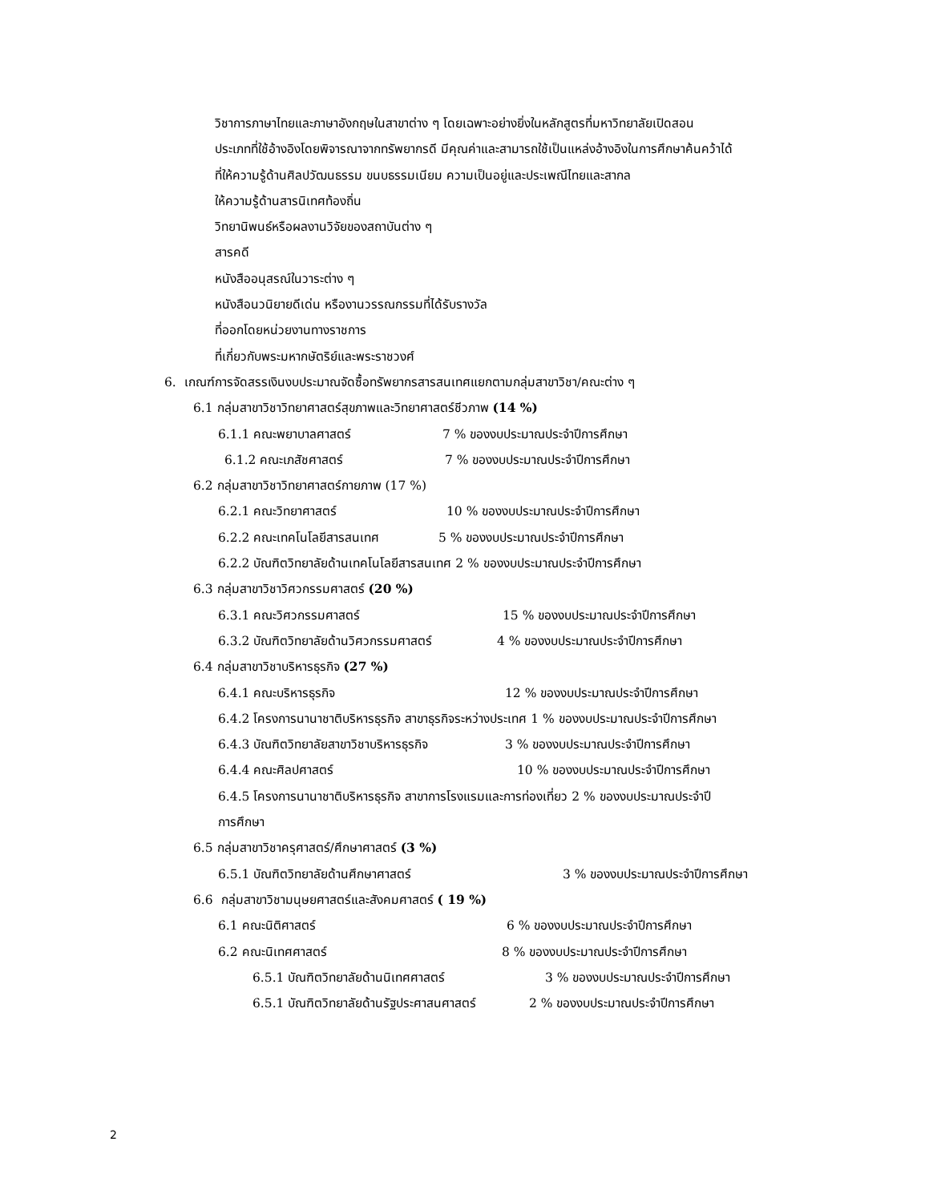วิชาการภาษาไทยและภาษาอังกฤษในสาขาต่าง ๆ โดยเฉพาะอย่างยิ่งในหลักสูตรที่มหาวิทยาลัยเปิดสอน
ประเภทที่ใช้อ้างอิงโดยพิจารณาจากทรัพยากรดี มีคุณค่าและสามารถใช้เป็นแหล่งอ้างอิงในการศึกษาค้นคว้าได้
ที่ให้ความรู้ด้านศิลปวัฒนธรรม ขนบธรรมเนียม ความเป็นอยู่และประเพณีไทยและสากล
ให้ความรู้ด้านสารนิเทศท้องถิ่น
วิทยานิพนธ์หรือผลงานวิจัยของสถาบันต่าง ๆ
สารคดี
หนังสืออนุสรณ์ในวาระต่าง ๆ
หนังสือนวนิยายดีเด่น หรืองานวรรณกรรมที่ได้รับรางวัล
ที่ออกโดยหน่วยงานทางราชการ
ที่เกี่ยวกับพระมหากษัตริย์และพระราชวงศ์
6. เกณฑ์การจัดสรรเงินงบประมาณจัดซื้อทรัพยากรสารสนเทศแยกตามกลุ่มสาขาวิชา/คณะต่าง ๆ
6.1 กลุ่มสาขาวิชาวิทยาศาสตร์สุขภาพและวิทยาศาสตร์ชีวภาพ (14 %)
6.1.1 คณะพยาบาลศาสตร์ 7 % ของงบประมาณประจำปีการศึกษา
6.1.2 คณะเภสัชศาสตร์ 7 % ของงบประมาณประจำปีการศึกษา
6.2 กลุ่มสาขาวิชาวิทยาศาสตร์กายภาพ (17 %)
6.2.1 คณะวิทยาศาสตร์ 10 % ของงบประมาณประจำปีการศึกษา
6.2.2 คณะเทคโนโลยีสารสนเทศ 5 % ของงบประมาณประจำปีการศึกษา
6.2.2 บัณฑิตวิทยาลัยด้านเทคโนโลยีสารสนเทศ 2 % ของงบประมาณประจำปีการศึกษา
6.3 กลุ่มสาขาวิชาวิศวกรรมศาสตร์ (20 %)
6.3.1 คณะวิศวกรรมศาสตร์ 15 % ของงบประมาณประจำปีการศึกษา
6.3.2 บัณฑิตวิทยาลัยด้านวิศวกรรมศาสตร์ 4 % ของงบประมาณประจำปีการศึกษา
6.4 กลุ่มสาขาวิชาบริหารธุรกิจ (27 %)
6.4.1 คณะบริหารธุรกิจ 12 % ของงบประมาณประจำปีการศึกษา
6.4.2 โครงการนานาชาติบริหารธุรกิจ สาขาธุรกิจระหว่างประเทศ 1 % ของงบประมาณประจำปีการศึกษา
6.4.3 บัณฑิตวิทยาลัยสาขาวิชาบริหารธุรกิจ 3 % ของงบประมาณประจำปีการศึกษา
6.4.4 คณะศิลปศาสตร์ 10 % ของงบประมาณประจำปีการศึกษา
6.4.5 โครงการนานาชาติบริหารธุรกิจ สาขาการโรงแรมและการท่องเที่ยว 2 % ของงบประมาณประจำปี
การศึกษา
6.5 กลุ่มสาขาวิชาครุศาสตร์/ศึกษาศาสตร์ (3 %)
6.5.1 บัณฑิตวิทยาลัยด้านศึกษาศาสตร์ 3 % ของงบประมาณประจำปีการศึกษา
6.6 กลุ่มสาขาวิชามนุษยศาสตร์และสังคมศาสตร์ ( 19 %)
6.1 คณะนิติศาสตร์ 6 % ของงบประมาณประจำปีการศึกษา
6.2 คณะนิเทศศาสตร์ 8 % ของงบประมาณประจำปีการศึกษา
6.5.1 บัณฑิตวิทยาลัยด้านนิเทศศาสตร์ 3 % ของงบประมาณประจำปีการศึกษา
6.5.1 บัณฑิตวิทยาลัยด้านรัฐประศาสนศาสตร์ 2 % ของงบประมาณประจำปีการศึกษา
2